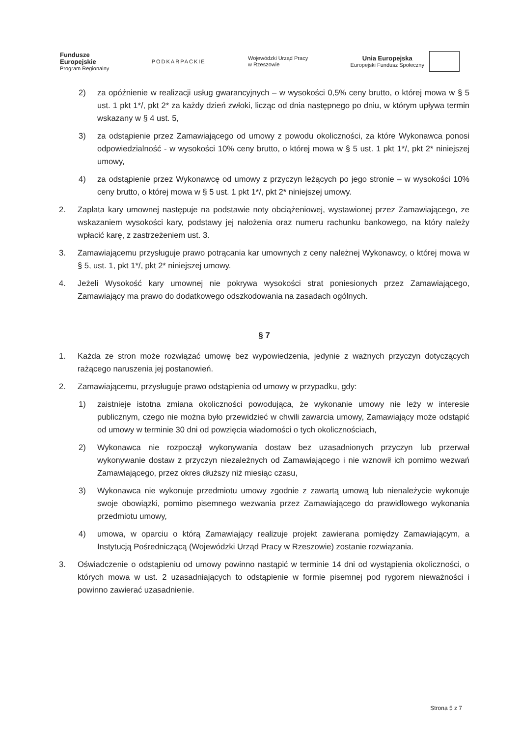Fundusze
Europejskie
Program Regionalny
PODKARPACKIE
Wojewódzki Urząd Pracy
w Rzeszowie
Unia Europejska
Europejski Fundusz Społeczny
2) za opóźnienie w realizacji usług gwarancyjnych – w wysokości 0,5% ceny brutto, o której mowa w § 5 ust. 1 pkt 1*/, pkt 2* za każdy dzień zwłoki, licząc od dnia następnego po dniu, w którym upływa termin wskazany w § 4 ust. 5,
3) za odstąpienie przez Zamawiającego od umowy z powodu okoliczności, za które Wykonawca ponosi odpowiedzialność - w wysokości 10% ceny brutto, o której mowa w § 5 ust. 1 pkt 1*/, pkt 2* niniejszej umowy,
4) za odstąpienie przez Wykonawcę od umowy z przyczyn leżących po jego stronie – w wysokości 10% ceny brutto, o której mowa w § 5 ust. 1 pkt 1*/, pkt 2* niniejszej umowy.
2. Zapłata kary umownej następuje na podstawie noty obciążeniowej, wystawionej przez Zamawiającego, ze wskazaniem wysokości kary, podstawy jej nałożenia oraz numeru rachunku bankowego, na który należy wpłacić karę, z zastrzeżeniem ust. 3.
3. Zamawiającemu przysługuje prawo potrącania kar umownych z ceny należnej Wykonawcy, o której mowa w § 5, ust. 1, pkt 1*/, pkt 2* niniejszej umowy.
4. Jeżeli Wysokość kary umownej nie pokrywa wysokości strat poniesionych przez Zamawiającego, Zamawiający ma prawo do dodatkowego odszkodowania na zasadach ogólnych.
§ 7
1. Każda ze stron może rozwiązać umowę bez wypowiedzenia, jedynie z ważnych przyczyn dotyczących rażącego naruszenia jej postanowień.
2. Zamawiającemu, przysługuje prawo odstąpienia od umowy w przypadku, gdy:
1) zaistnieje istotna zmiana okoliczności powodująca, że wykonanie umowy nie leży w interesie publicznym, czego nie można było przewidzieć w chwili zawarcia umowy, Zamawiający może odstąpić od umowy w terminie 30 dni od powzięcia wiadomości o tych okolicznościach,
2) Wykonawca nie rozpoczął wykonywania dostaw bez uzasadnionych przyczyn lub przerwał wykonywanie dostaw z przyczyn niezależnych od Zamawiającego i nie wznowił ich pomimo wezwań Zamawiającego, przez okres dłuższy niż miesiąc czasu,
3) Wykonawca nie wykonuje przedmiotu umowy zgodnie z zawartą umową lub nienależycie wykonuje swoje obowiązki, pomimo pisemnego wezwania przez Zamawiającego do prawidłowego wykonania przedmiotu umowy,
4) umowa, w oparciu o którą Zamawiający realizuje projekt zawierana pomiędzy Zamawiającym, a Instytucją Pośredniczącą (Wojewódzki Urząd Pracy w Rzeszowie) zostanie rozwiązania.
3. Oświadczenie o odstąpieniu od umowy powinno nastąpić w terminie 14 dni od wystąpienia okoliczności, o których mowa w ust. 2 uzasadniających to odstąpienie w formie pisemnej pod rygorem nieważności i powinno zawierać uzasadnienie.
Strona 5 z 7